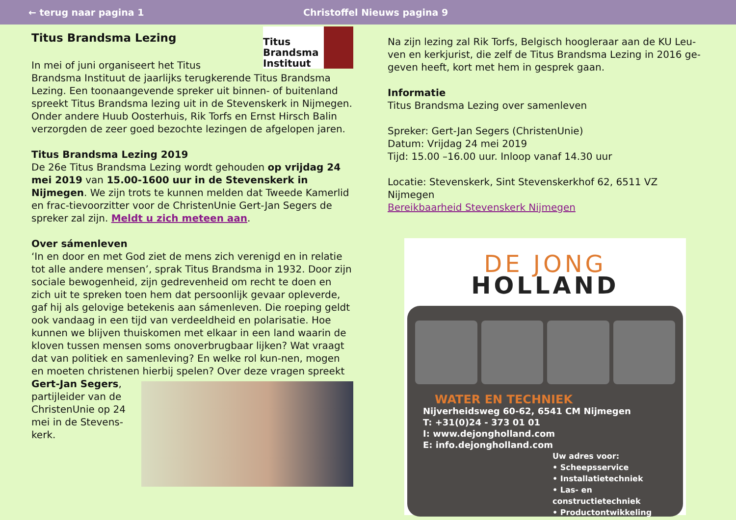← terug naar pagina 1 Christoffel Nieuws pagina 9
Titus Brandsma Instituut
Titus Brandsma Lezing
In mei of juni organiseert het Titus Brandsma Instituut de jaarlijks terugkerende Titus Brandsma Lezing. Een toonaangevende spreker uit binnen- of buitenland spreekt Titus Brandsma lezing uit in de Stevenskerk in Nijmegen. Onder andere Huub Oosterhuis, Rik Torfs en Ernst Hirsch Balin verzorgden de zeer goed bezochte lezingen de afgelopen jaren.
Titus Brandsma Lezing 2019
De 26e Titus Brandsma Lezing wordt gehouden op vrijdag 24 mei 2019 van 15.00-1600 uur in de Stevenskerk in Nijmegen. We zijn trots te kunnen melden dat Tweede Kamerlid en frac-tievoorzitter voor de ChristenUnie Gert-Jan Segers de spreker zal zijn. Meldt u zich meteen aan.
Over sámenleven
‘In en door en met God ziet de mens zich verenigd en in relatie tot alle andere mensen’, sprak Titus Brandsma in 1932. Door zijn sociale bewogenheid, zijn gedrevenheid om recht te doen en zich uit te spreken toen hem dat persoonlijk gevaar opleverde, gaf hij als gelovige betekenis aan sámenleven. Die roeping geldt ook vandaag in een tijd van verdeeldheid en polarisatie. Hoe kunnen we blijven thuiskomen met elkaar in een land waarin de kloven tussen mensen soms onoverbrugbaar lijken? Wat vraagt dat van politiek en samenleving? En welke rol kun-nen, mogen en moeten christenen hierbij spelen? Over deze vragen spreekt Gert-Jan Segers, partijleider van de ChristenUnie op 24 mei in de Stevens-kerk.
Na zijn lezing zal Rik Torfs, Belgisch hoogleraar aan de KU Leu-ven en kerkjurist, die zelf de Titus Brandsma Lezing in 2016 ge-geven heeft, kort met hem in gesprek gaan.
Informatie
Titus Brandsma Lezing over samenleven
Spreker: Gert-Jan Segers (ChristenUnie)
Datum: Vrijdag 24 mei 2019
Tijd: 15.00 –16.00 uur. Inloop vanaf 14.30 uur
Locatie: Stevenskerk, Sint Stevenskerkhof 62, 6511 VZ Nijmegen
Bereikbaarheid Stevenskerk Nijmegen
DE JONG
HOLLAND
WATER EN TECHNIEK
Nijverheidsweg 60-62, 6541 CM Nijmegen
T: +31(0)24 - 373 01 01
I: www.dejongholland.com
E: info.dejongholland.com
Uw adres voor:
• Scheepsservice
• Installatietechniek
• Las- en constructietechniek
• Productontwikkeling